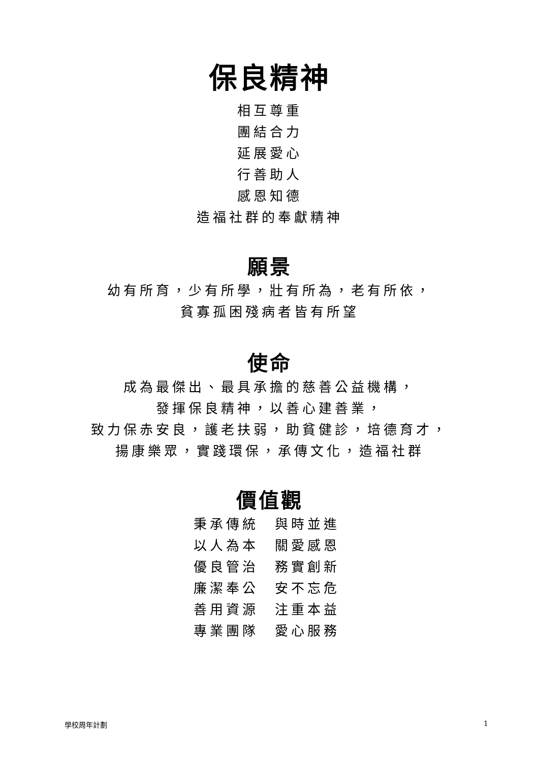保良精神
相互尊重
團結合力
延展愛心
行善助人
感恩知德
造福社群的奉獻精神
願景
幼有所育，少有所學，壯有所為，老有所依，
貧寡孤困殘病者皆有所望
使命
成為最傑出、最具承擔的慈善公益機構，
發揮保良精神，以善心建善業，
致力保赤安良，護老扶弱，助貧健診，培德育才，
揚康樂眾，實踐環保，承傳文化，造福社群
價值觀
秉承傳統 與時並進
以人為本 關愛感恩
優良管治 務實創新
廉潔奉公 安不忘危
善用資源 注重本益
專業團隊 愛心服務
學校周年計劃 1